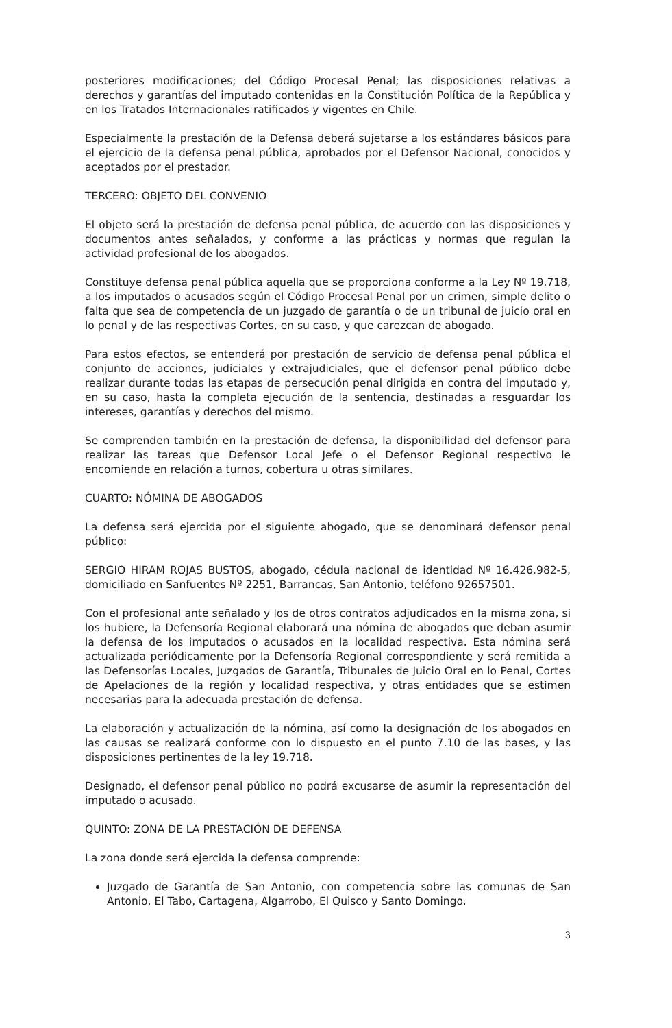posteriores modificaciones; del Código Procesal Penal; las disposiciones relativas a derechos y garantías del imputado contenidas en la Constitución Política de la República y en los Tratados Internacionales ratificados y vigentes en Chile.
Especialmente la prestación de la Defensa deberá sujetarse a los estándares básicos para el ejercicio de la defensa penal pública, aprobados por el Defensor Nacional, conocidos y aceptados por el prestador.
TERCERO: OBJETO DEL CONVENIO
El objeto será la prestación de defensa penal pública, de acuerdo con las disposiciones y documentos antes señalados, y conforme a las prácticas y normas que regulan la actividad profesional de los abogados.
Constituye defensa penal pública aquella que se proporciona conforme a la Ley Nº 19.718, a los imputados o acusados según el Código Procesal Penal por un crimen, simple delito o falta que sea de competencia de un juzgado de garantía o de un tribunal de juicio oral en lo penal y de las respectivas Cortes, en su caso, y que carezcan de abogado.
Para estos efectos, se entenderá por prestación de servicio de defensa penal pública el conjunto de acciones, judiciales y extrajudiciales, que el defensor penal público debe realizar durante todas las etapas de persecución penal dirigida en contra del imputado y, en su caso, hasta la completa ejecución de la sentencia, destinadas a resguardar los intereses, garantías y derechos del mismo.
Se comprenden también en la prestación de defensa, la disponibilidad del defensor para realizar las tareas que Defensor Local Jefe o el Defensor Regional respectivo le encomiende en relación a turnos, cobertura u otras similares.
CUARTO: NÓMINA DE ABOGADOS
La defensa será ejercida por el siguiente abogado, que se denominará defensor penal público:
SERGIO HIRAM ROJAS BUSTOS, abogado, cédula nacional de identidad Nº 16.426.982-5, domiciliado en Sanfuentes Nº 2251, Barrancas, San Antonio, teléfono 92657501.
Con el profesional ante señalado y los de otros contratos adjudicados en la misma zona, si los hubiere, la Defensoría Regional elaborará una nómina de abogados que deban asumir la defensa de los imputados o acusados en la localidad respectiva. Esta nómina será actualizada periódicamente por la Defensoría Regional correspondiente y será remitida a las Defensorías Locales, Juzgados de Garantía, Tribunales de Juicio Oral en lo Penal, Cortes de Apelaciones de la región y localidad respectiva, y otras entidades que se estimen necesarias para la adecuada prestación de defensa.
La elaboración y actualización de la nómina, así como la designación de los abogados en las causas se realizará conforme con lo dispuesto en el punto 7.10 de las bases, y las disposiciones pertinentes de la ley 19.718.
Designado, el defensor penal público no podrá excusarse de asumir la representación del imputado o acusado.
QUINTO: ZONA DE LA PRESTACIÓN DE DEFENSA
La zona donde será ejercida la defensa comprende:
Juzgado de Garantía de San Antonio, con competencia sobre las comunas de San Antonio, El Tabo, Cartagena, Algarrobo, El Quisco y Santo Domingo.
3